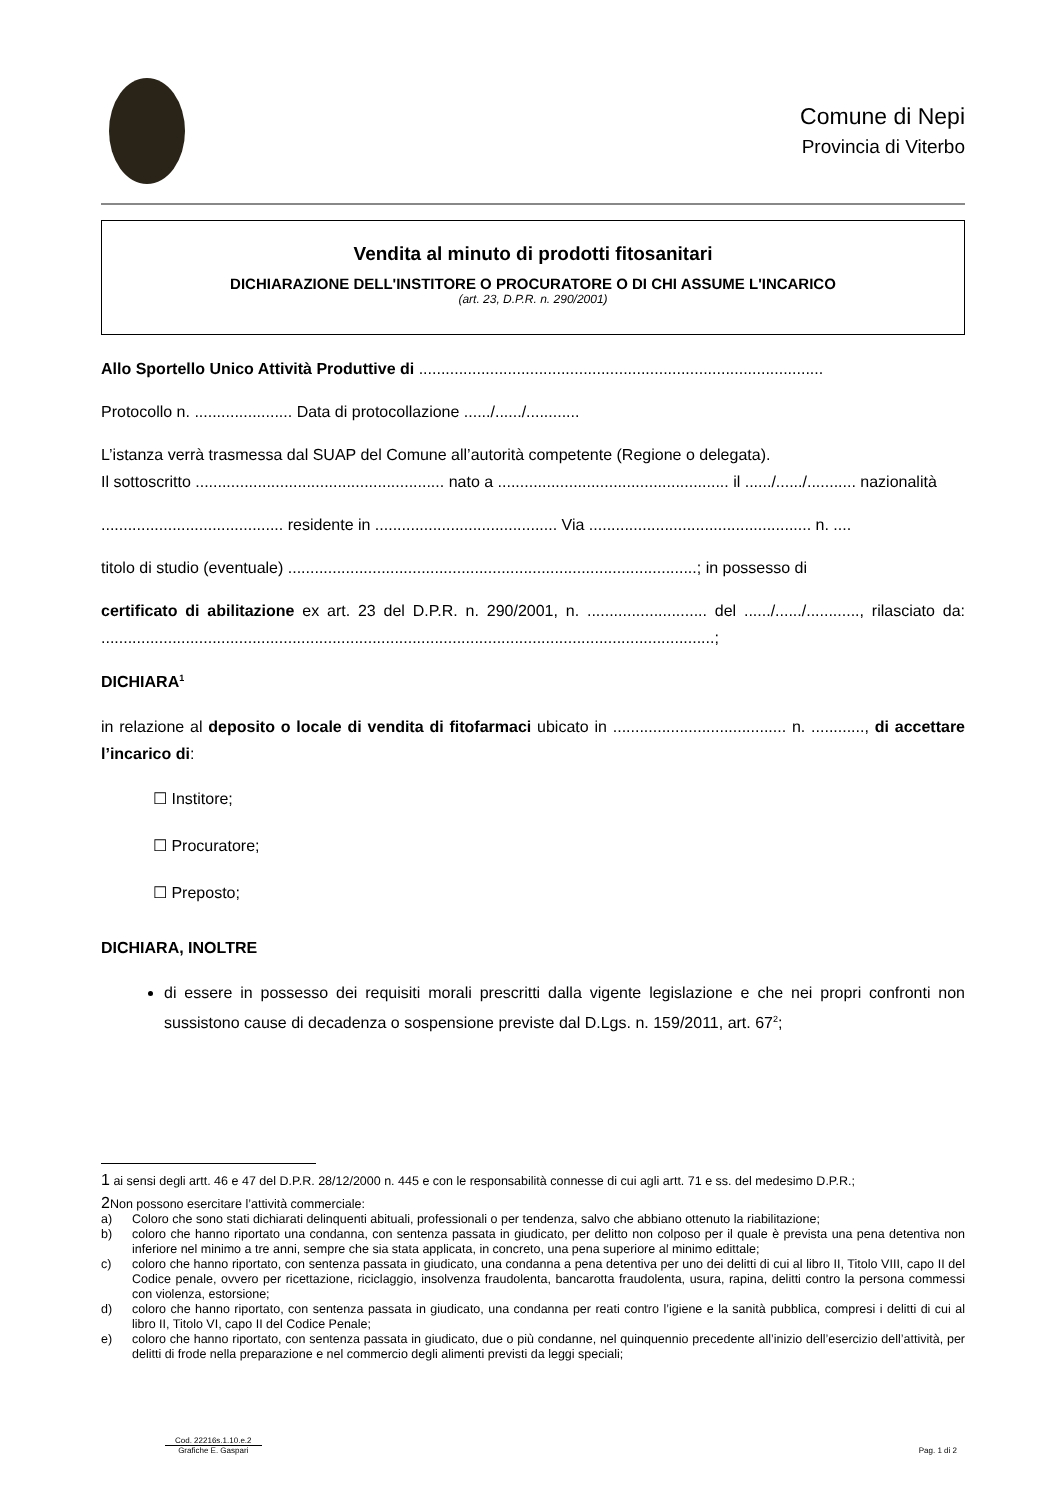Comune di Nepi
Provincia di Viterbo
Vendita al minuto di prodotti fitosanitari
DICHIARAZIONE DELL'INSTITORE O PROCURATORE O DI CHI ASSUME L'INCARICO
(art. 23, D.P.R. n. 290/2001)
Allo Sportello Unico Attività Produttive di ...........................................................................................
Protocollo n. ...................... Data di protocollazione ....../....../............
L’istanza verrà trasmessa dal SUAP del Comune all’autorità competente (Regione o delegata).
Il sottoscritto ........................................................ nato a .................................................... il ....../....../........... nazionalità
......................................... residente in ......................................... Via .................................................. n. ....
titolo di studio (eventuale) ............................................................................................; in possesso di
certificato di abilitazione ex art. 23 del D.P.R. n. 290/2001, n. ........................... del ....../....../............, rilasciato da: ..........................................................................................................................................;
DICHIARA<sup>1</sup>
in relazione al deposito o locale di vendita di fitofarmaci ubicato in ....................................... n. ............, di accettare l’incarico di:
☐ Institore;
☐ Procuratore;
☐ Preposto;
DICHIARA, INOLTRE
di essere in possesso dei requisiti morali prescritti dalla vigente legislazione e che nei propri confronti non sussistono cause di decadenza o sospensione previste dal D.Lgs. n. 159/2011, art. 67<sup>2</sup>;
1 ai sensi degli artt. 46 e 47 del D.P.R. 28/12/2000 n. 445 e con le responsabilità connesse di cui agli artt. 71 e ss. del medesimo D.P.R.;
2 Non possono esercitare l’attività commerciale:
a) Coloro che sono stati dichiarati delinquenti abituali, professionali o per tendenza, salvo che abbiano ottenuto la riabilitazione;
b) coloro che hanno riportato una condanna, con sentenza passata in giudicato, per delitto non colposo per il quale è prevista una pena detentiva non inferiore nel minimo a tre anni, sempre che sia stata applicata, in concreto, una pena superiore al minimo edittale;
c) coloro che hanno riportato, con sentenza passata in giudicato, una condanna a pena detentiva per uno dei delitti di cui al libro II, Titolo VIII, capo II del Codice penale, ovvero per ricettazione, riciclaggio, insolvenza fraudolenta, bancarotta fraudolenta, usura, rapina, delitti contro la persona commessi con violenza, estorsione;
d) coloro che hanno riportato, con sentenza passata in giudicato, una condanna per reati contro l’igiene e la sanità pubblica, compresi i delitti di cui al libro II, Titolo VI, capo II del Codice Penale;
e) coloro che hanno riportato, con sentenza passata in giudicato, due o più condanne, nel quinquennio precedente all’inizio dell’esercizio dell’attività, per delitti di frode nella preparazione e nel commercio degli alimenti previsti da leggi speciali;
Cod. 22216s.1.10.e.2
Grafiche E. Gaspari
Pag. 1 di 2